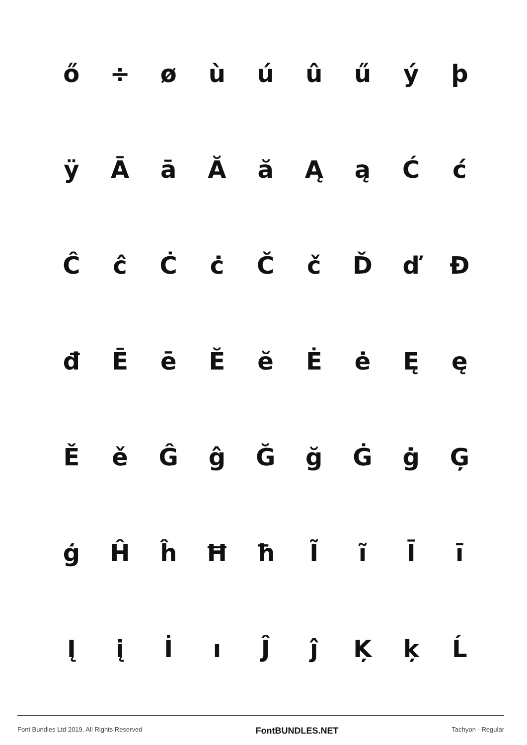ő ÷ ø ù ú û ű ý þ
ÿ Ā ā Ă ă Ą ą Ć ć
Ĉ ĉ Ċ ċ Č č Ď ď Đ
đ Ē ē Ĕ ĕ Ė ė Ę ę
Ě ě Ĝ ĝ Ğ ğ Ġ ġ Ģ
ģ Ĥ ĥ Ħ ħ Ĩ ĩ Ī ī
Į į İ ı Ĵ ĵ Ķ ķ Ĺ
Font Bundles Ltd 2019. All Rights Reserved FontBUNDLES.NET Tachyon - Regular